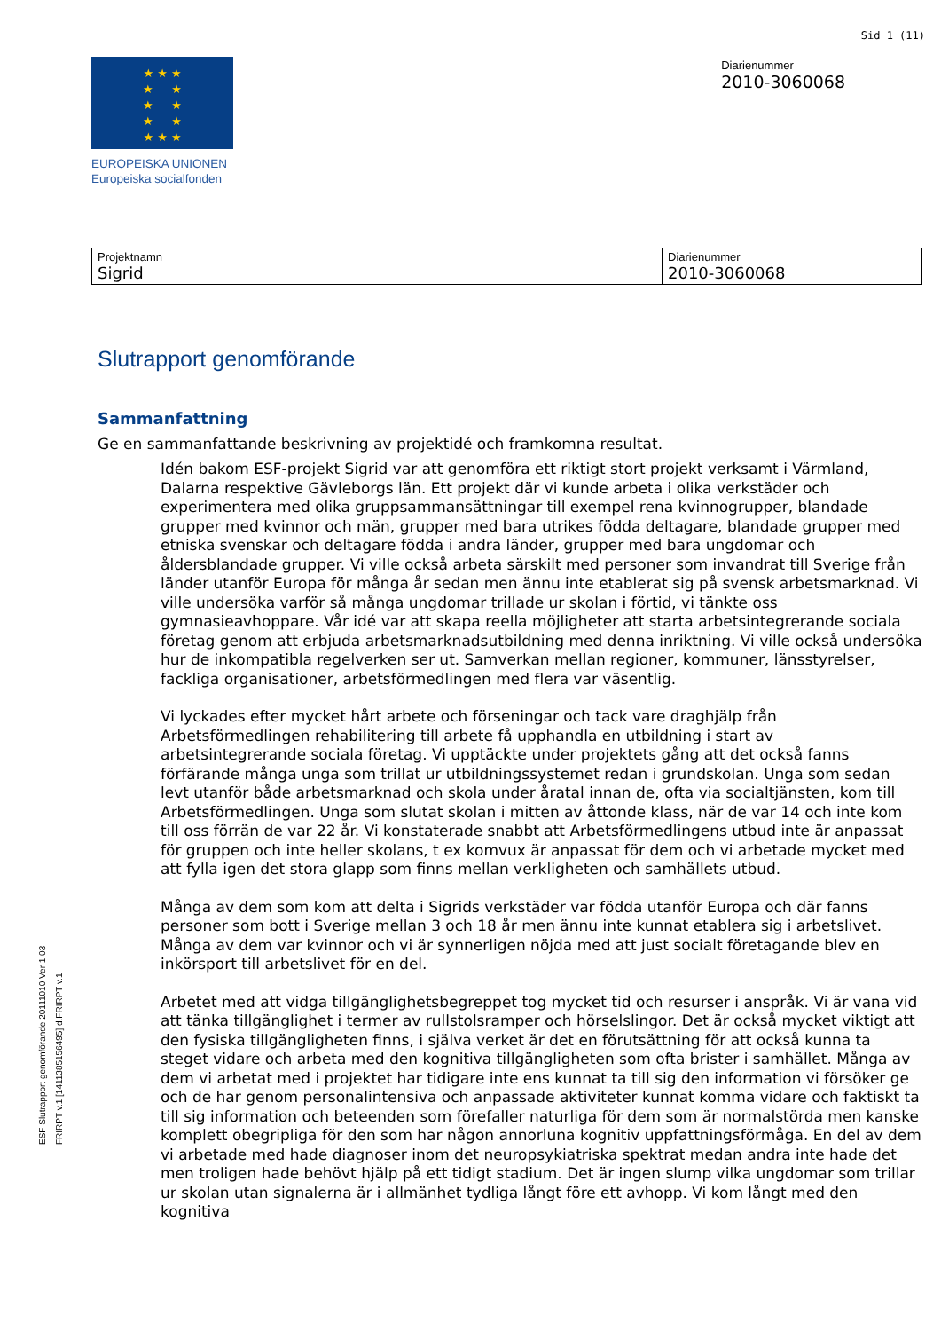Sid 1 (11)
★ ★ ★
★ ★
★ ★
★ ★
★ ★ ★
EUROPEISKA UNIONEN
Europeiska socialfonden
Diarienummer
2010-3060068
| Projektnamn Sigrid | Diarienummer 2010-3060068 |
Slutrapport genomförande
Sammanfattning
Ge en sammanfattande beskrivning av projektidé och framkomna resultat.
Idén bakom ESF-projekt Sigrid var att genomföra ett riktigt stort projekt verksamt i Värmland, Dalarna respektive Gävleborgs län. Ett projekt där vi kunde arbeta i olika verkstäder och experimentera med olika gruppsammansättningar till exempel rena kvinnogrupper, blandade grupper med kvinnor och män, grupper med bara utrikes födda deltagare, blandade grupper med etniska svenskar och deltagare födda i andra länder, grupper med bara ungdomar och åldersblandade grupper. Vi ville också arbeta särskilt med personer som invandrat till Sverige från länder utanför Europa för många år sedan men ännu inte etablerat sig på svensk arbetsmarknad. Vi ville undersöka varför så många ungdomar trillade ur skolan i förtid, vi tänkte oss gymnasieavhoppare. Vår idé var att skapa reella möjligheter att starta arbetsintegrerande sociala företag genom att erbjuda arbetsmarknadsutbildning med denna inriktning. Vi ville också undersöka hur de inkompatibla regelverken ser ut. Samverkan mellan regioner, kommuner, länsstyrelser, fackliga organisationer, arbetsförmedlingen med flera var väsentlig.
Vi lyckades efter mycket hårt arbete och förseningar och tack vare draghjälp från Arbetsförmedlingen rehabilitering till arbete få upphandla en utbildning i start av arbetsintegrerande sociala företag. Vi upptäckte under projektets gång att det också fanns förfärande många unga som trillat ur utbildningssystemet redan i grundskolan. Unga som sedan levt utanför både arbetsmarknad och skola under åratal innan de, ofta via socialtjänsten, kom till Arbetsförmedlingen. Unga som slutat skolan i mitten av åttonde klass, när de var 14 och inte kom till oss förrän de var 22 år. Vi konstaterade snabbt att Arbetsförmedlingens utbud inte är anpassat för gruppen och inte heller skolans, t ex komvux är anpassat för dem och vi arbetade mycket med att fylla igen det stora glapp som finns mellan verkligheten och samhällets utbud.
Många av dem som kom att delta i Sigrids verkstäder var födda utanför Europa och där fanns personer som bott i Sverige mellan 3 och 18 år men ännu inte kunnat etablera sig i arbetslivet. Många av dem var kvinnor och vi är synnerligen nöjda med att just socialt företagande blev en inkörsport till arbetslivet för en del.
Arbetet med att vidga tillgänglighetsbegreppet tog mycket tid och resurser i anspråk. Vi är vana vid att tänka tillgänglighet i termer av rullstolsramper och hörselslingor. Det är också mycket viktigt att den fysiska tillgängligheten finns, i själva verket är det en förutsättning för att också kunna ta steget vidare och arbeta med den kognitiva tillgängligheten som ofta brister i samhället. Många av dem vi arbetat med i projektet har tidigare inte ens kunnat ta till sig den information vi försöker ge och de har genom personalintensiva och anpassade aktiviteter kunnat komma vidare och faktiskt ta till sig information och beteenden som förefaller naturliga för dem som är normalstörda men kanske komplett obegripliga för den som har någon annorluna kognitiv uppfattningsförmåga. En del av dem vi arbetade med hade diagnoser inom det neuropsykiatriska spektrat medan andra inte hade det men troligen hade behövt hjälp på ett tidigt stadium. Det är ingen slump vilka ungdomar som trillar ur skolan utan signalerna är i allmänhet tydliga långt före ett avhopp. Vi kom långt med den kognitiva
ESF Slutrapport genomförande 20111010 Ver 1.03
FRIRPT v.1 [1411385156495] d.FRIRPT v.1